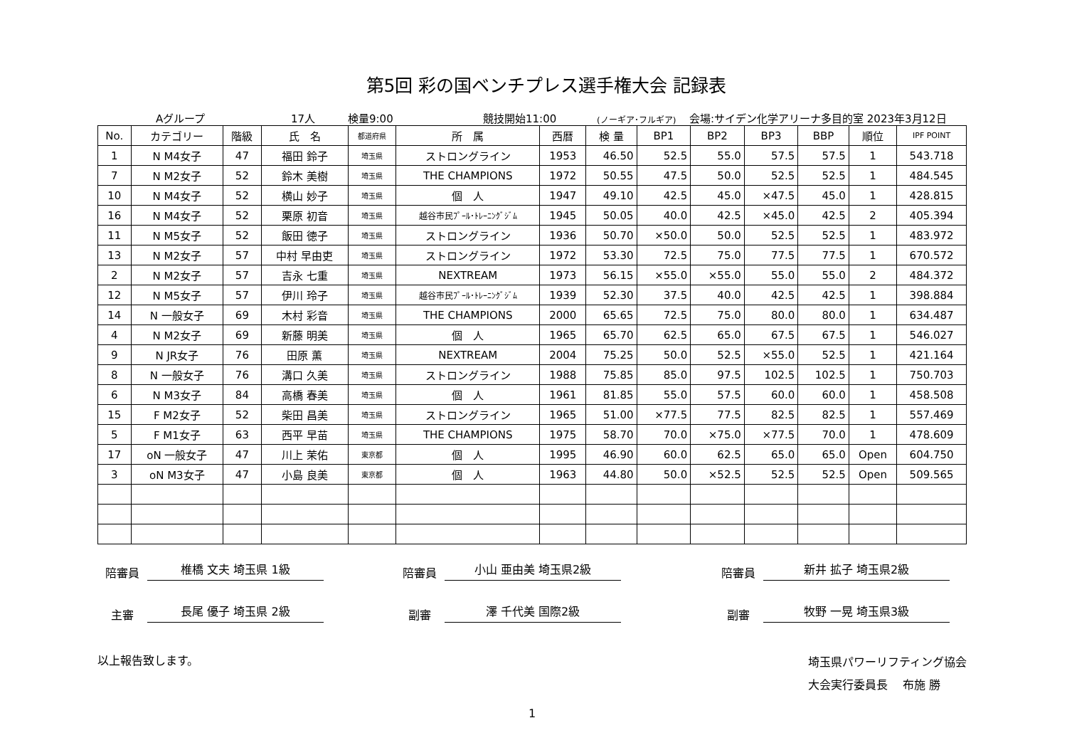第5回 彩の国ベンチプレス選手権大会 記録表
Aグループ 17人 検量9:00 競技開始11:00 (ノーギア･フルギア) 会場:サイデン化学アリーナ多目的室 2023年3月12日
| No. | カテゴリー | 階級 | 氏 名 | 都道府県 | 所 属 | 西暦 | 検 量 | BP1 | BP2 | BP3 | BBP | 順位 | IPF POINT |
| --- | --- | --- | --- | --- | --- | --- | --- | --- | --- | --- | --- | --- | --- |
| 1 | N M4女子 | 47 | 福田 鈴子 | 埼玉県 | ストロングライン | 1953 | 46.50 | 52.5 | 55.0 | 57.5 | 57.5 | 1 | 543.718 |
| 7 | N M2女子 | 52 | 鈴木 美樹 | 埼玉県 | THE CHAMPIONS | 1972 | 50.55 | 47.5 | 50.0 | 52.5 | 52.5 | 1 | 484.545 |
| 10 | N M4女子 | 52 | 横山 妙子 | 埼玉県 | 個 人 | 1947 | 49.10 | 42.5 | 45.0 | ×47.5 | 45.0 | 1 | 428.815 |
| 16 | N M4女子 | 52 | 栗原 初音 | 埼玉県 | 越谷市民ﾌﾟｰﾙ･ﾄﾚｰﾆﾝｸﾞｼﾞﾑ | 1945 | 50.05 | 40.0 | 42.5 | ×45.0 | 42.5 | 2 | 405.394 |
| 11 | N M5女子 | 52 | 飯田 徳子 | 埼玉県 | ストロングライン | 1936 | 50.70 | ×50.0 | 50.0 | 52.5 | 52.5 | 1 | 483.972 |
| 13 | N M2女子 | 57 | 中村 早由吏 | 埼玉県 | ストロングライン | 1972 | 53.30 | 72.5 | 75.0 | 77.5 | 77.5 | 1 | 670.572 |
| 2 | N M2女子 | 57 | 吉永 七重 | 埼玉県 | NEXTREAM | 1973 | 56.15 | ×55.0 | ×55.0 | 55.0 | 55.0 | 2 | 484.372 |
| 12 | N M5女子 | 57 | 伊川 玲子 | 埼玉県 | 越谷市民ﾌﾟｰﾙ･ﾄﾚｰﾆﾝｸﾞｼﾞﾑ | 1939 | 52.30 | 37.5 | 40.0 | 42.5 | 42.5 | 1 | 398.884 |
| 14 | N 一般女子 | 69 | 木村 彩音 | 埼玉県 | THE CHAMPIONS | 2000 | 65.65 | 72.5 | 75.0 | 80.0 | 80.0 | 1 | 634.487 |
| 4 | N M2女子 | 69 | 新藤 明美 | 埼玉県 | 個 人 | 1965 | 65.70 | 62.5 | 65.0 | 67.5 | 67.5 | 1 | 546.027 |
| 9 | N JR女子 | 76 | 田原 薫 | 埼玉県 | NEXTREAM | 2004 | 75.25 | 50.0 | 52.5 | ×55.0 | 52.5 | 1 | 421.164 |
| 8 | N 一般女子 | 76 | 溝口 久美 | 埼玉県 | ストロングライン | 1988 | 75.85 | 85.0 | 97.5 | 102.5 | 102.5 | 1 | 750.703 |
| 6 | N M3女子 | 84 | 高橋 春美 | 埼玉県 | 個 人 | 1961 | 81.85 | 55.0 | 57.5 | 60.0 | 60.0 | 1 | 458.508 |
| 15 | F M2女子 | 52 | 柴田 昌美 | 埼玉県 | ストロングライン | 1965 | 51.00 | ×77.5 | 77.5 | 82.5 | 82.5 | 1 | 557.469 |
| 5 | F M1女子 | 63 | 西平 早苗 | 埼玉県 | THE CHAMPIONS | 1975 | 58.70 | 70.0 | ×75.0 | ×77.5 | 70.0 | 1 | 478.609 |
| 17 | oN 一般女子 | 47 | 川上 茉佑 | 東京都 | 個 人 | 1995 | 46.90 | 60.0 | 62.5 | 65.0 | 65.0 | Open | 604.750 |
| 3 | oN M3女子 | 47 | 小島 良美 | 東京都 | 個 人 | 1963 | 44.80 | 50.0 | ×52.5 | 52.5 | 52.5 | Open | 509.565 |
陪審員 椎橋 文夫 埼玉県 1級 陪審員 小山 亜由美 埼玉県2級 陪審員 新井 拡子 埼玉県2級
主審 長尾 優子 埼玉県 2級 副審 澤 千代美 国際2級 副審 牧野 一晃 埼玉県3級
以上報告致します。 埼玉県パワーリフティング協会
大会実行委員長　 布施 勝
1